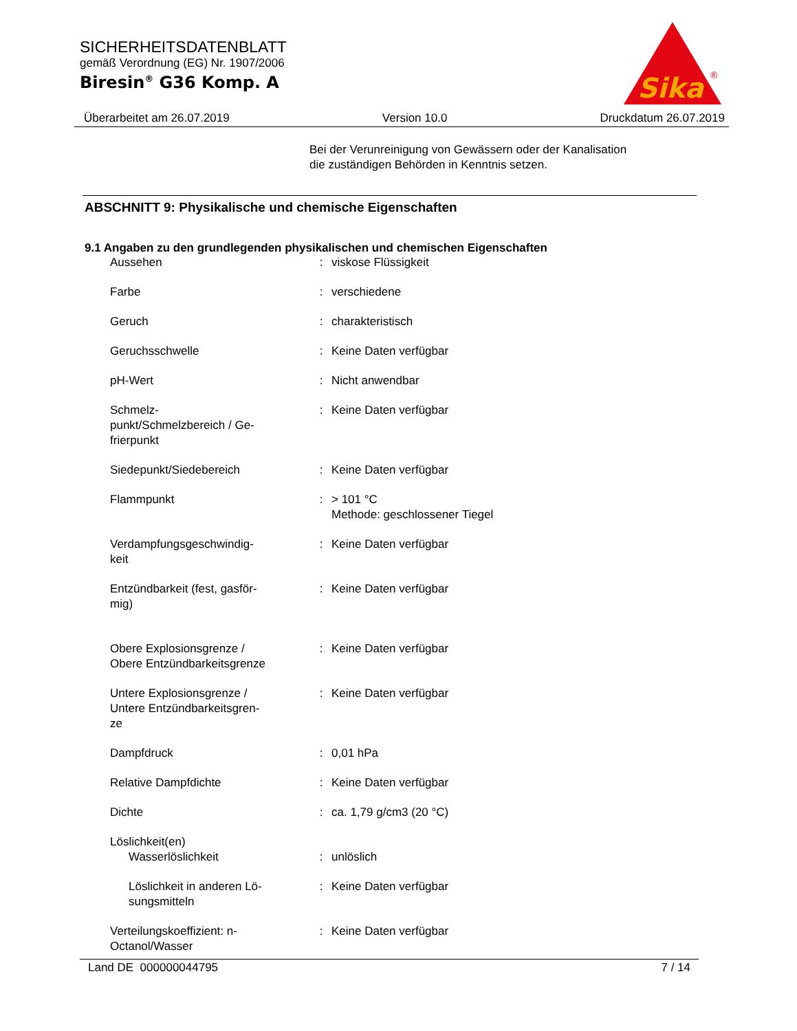SICHERHEITSDATENBLATT
gemäß Verordnung (EG) Nr. 1907/2006
Biresin<sup>®</sup> G36 Komp. A
Sika
®
Überarbeitet am 26.07.2019 Version 10.0 Druckdatum 26.07.2019
Bei der Verunreinigung von Gewässern oder der Kanalisation
die zuständigen Behörden in Kenntnis setzen.
ABSCHNITT 9: Physikalische und chemische Eigenschaften
9.1 Angaben zu den grundlegenden physikalischen und chemischen Eigenschaften
| Aussehen | : | viskose Flüssigkeit |
| Farbe | : | verschiedene |
| Geruch | : | charakteristisch |
| Geruchsschwelle | : | Keine Daten verfügbar |
| pH-Wert | : | Nicht anwendbar |
| Schmelz- punkt/Schmelzbereich / Ge- frierpunkt | : | Keine Daten verfügbar |
| Siedepunkt/Siedebereich | : | Keine Daten verfügbar |
| Flammpunkt | : | > 101 °C Methode: geschlossener Tiegel |
| Verdampfungsgeschwindig- keit | : | Keine Daten verfügbar |
| Entzündbarkeit (fest, gasför- mig) | : | Keine Daten verfügbar |
| Obere Explosionsgrenze / Obere Entzündbarkeitsgrenze | : | Keine Daten verfügbar |
| Untere Explosionsgrenze / Untere Entzündbarkeitsgren- ze | : | Keine Daten verfügbar |
| Dampfdruck | : | 0,01 hPa |
| Relative Dampfdichte | : | Keine Daten verfügbar |
| Dichte | : | ca. 1,79 g/cm3 (20 °C) |
| Löslichkeit(en) | | |
| Wasserlöslichkeit | : | unlöslich |
| Löslichkeit in anderen Lö- sungsmitteln | : | Keine Daten verfügbar |
| Verteilungskoeffizient: n- Octanol/Wasser | : | Keine Daten verfügbar |
Land DE 000000044795 7 / 14